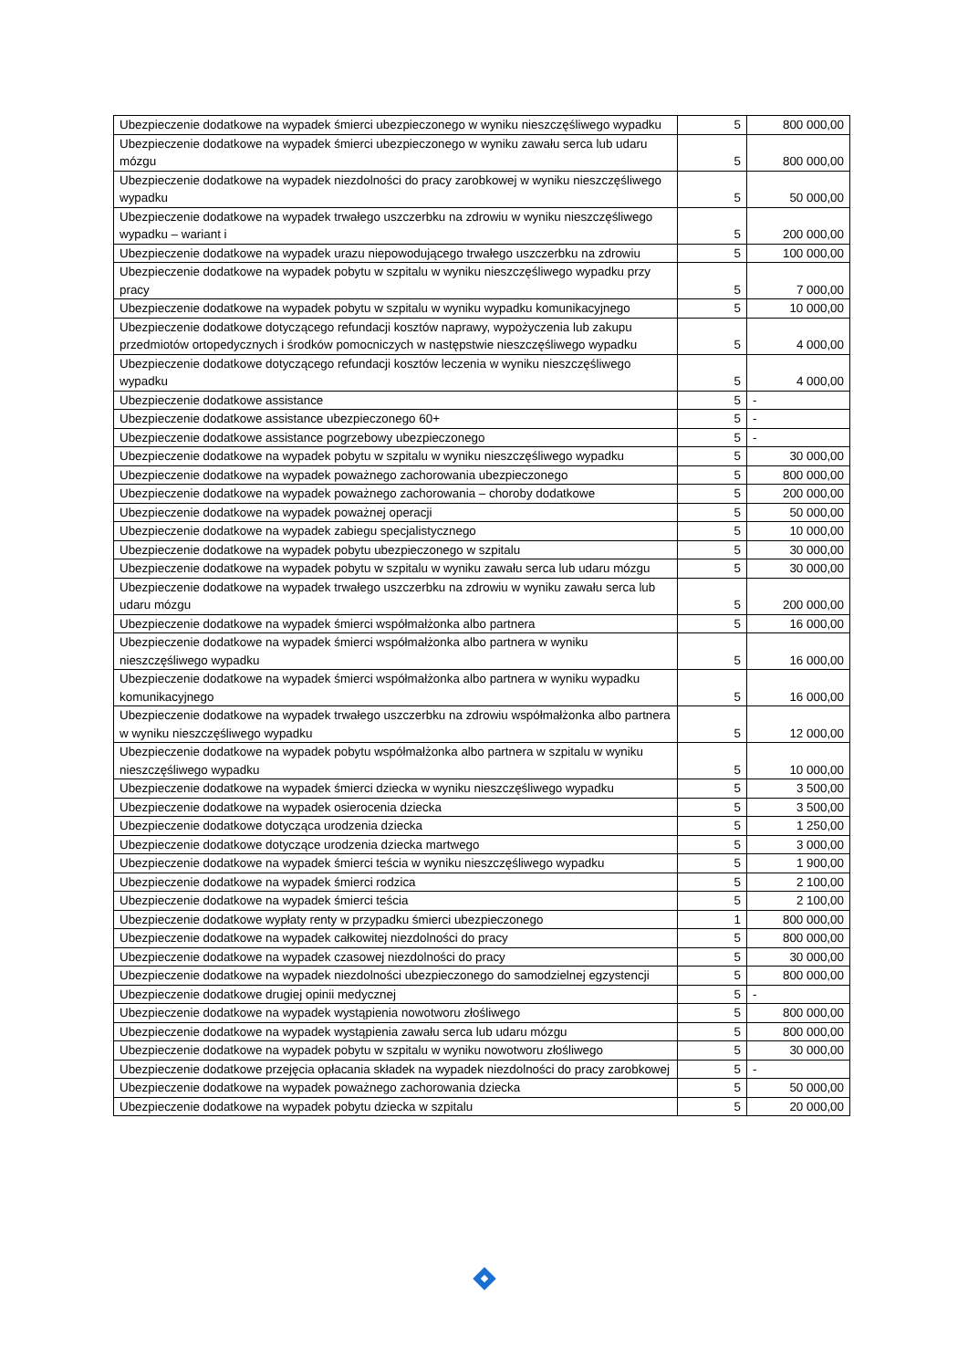| Ubezpieczenie dodatkowe na wypadek śmierci ubezpieczonego w wyniku nieszczęśliwego wypadku | 5 | 800 000,00 |
| Ubezpieczenie dodatkowe na wypadek śmierci ubezpieczonego w wyniku zawału serca lub udaru mózgu | 5 | 800 000,00 |
| Ubezpieczenie dodatkowe na wypadek niezdolności do pracy zarobkowej w wyniku nieszczęśliwego wypadku | 5 | 50 000,00 |
| Ubezpieczenie dodatkowe na wypadek trwałego uszczerbku na zdrowiu w wyniku nieszczęśliwego wypadku – wariant i | 5 | 200 000,00 |
| Ubezpieczenie dodatkowe na wypadek urazu niepowodującego trwałego uszczerbku na zdrowiu | 5 | 100 000,00 |
| Ubezpieczenie dodatkowe na wypadek pobytu w szpitalu w wyniku nieszczęśliwego wypadku przy pracy | 5 | 7 000,00 |
| Ubezpieczenie dodatkowe na wypadek pobytu w szpitalu w wyniku wypadku komunikacyjnego | 5 | 10 000,00 |
| Ubezpieczenie dodatkowe dotyczącego refundacji kosztów naprawy, wypożyczenia lub zakupu przedmiotów ortopedycznych i środków pomocniczych w następstwie nieszczęśliwego wypadku | 5 | 4 000,00 |
| Ubezpieczenie dodatkowe dotyczącego refundacji kosztów leczenia w wyniku nieszczęśliwego wypadku | 5 | 4 000,00 |
| Ubezpieczenie dodatkowe assistance | 5 | - |
| Ubezpieczenie dodatkowe assistance ubezpieczonego 60+ | 5 | - |
| Ubezpieczenie dodatkowe assistance pogrzebowy ubezpieczonego | 5 | - |
| Ubezpieczenie dodatkowe na wypadek pobytu w szpitalu w wyniku nieszczęśliwego wypadku | 5 | 30 000,00 |
| Ubezpieczenie dodatkowe na wypadek poważnego zachorowania ubezpieczonego | 5 | 800 000,00 |
| Ubezpieczenie dodatkowe na wypadek poważnego zachorowania – choroby dodatkowe | 5 | 200 000,00 |
| Ubezpieczenie dodatkowe na wypadek poważnej operacji | 5 | 50 000,00 |
| Ubezpieczenie dodatkowe na wypadek zabiegu specjalistycznego | 5 | 10 000,00 |
| Ubezpieczenie dodatkowe na wypadek pobytu ubezpieczonego w szpitalu | 5 | 30 000,00 |
| Ubezpieczenie dodatkowe na wypadek pobytu w szpitalu w wyniku zawału serca lub udaru mózgu | 5 | 30 000,00 |
| Ubezpieczenie dodatkowe na wypadek trwałego uszczerbku na zdrowiu w wyniku zawału serca lub udaru mózgu | 5 | 200 000,00 |
| Ubezpieczenie dodatkowe na wypadek śmierci współmałżonka albo partnera | 5 | 16 000,00 |
| Ubezpieczenie dodatkowe na wypadek śmierci współmałżonka albo partnera w wyniku nieszczęśliwego wypadku | 5 | 16 000,00 |
| Ubezpieczenie dodatkowe na wypadek śmierci współmałżonka albo partnera w wyniku wypadku komunikacyjnego | 5 | 16 000,00 |
| Ubezpieczenie dodatkowe na wypadek trwałego uszczerbku na zdrowiu współmałżonka albo partnera w wyniku nieszczęśliwego wypadku | 5 | 12 000,00 |
| Ubezpieczenie dodatkowe na wypadek pobytu współmałżonka albo partnera w szpitalu w wyniku nieszczęśliwego wypadku | 5 | 10 000,00 |
| Ubezpieczenie dodatkowe na wypadek śmierci dziecka w wyniku nieszczęśliwego wypadku | 5 | 3 500,00 |
| Ubezpieczenie dodatkowe na wypadek osierocenia dziecka | 5 | 3 500,00 |
| Ubezpieczenie dodatkowe dotycząca urodzenia dziecka | 5 | 1 250,00 |
| Ubezpieczenie dodatkowe dotyczące urodzenia dziecka martwego | 5 | 3 000,00 |
| Ubezpieczenie dodatkowe na wypadek śmierci teścia w wyniku nieszczęśliwego wypadku | 5 | 1 900,00 |
| Ubezpieczenie dodatkowe na wypadek śmierci rodzica | 5 | 2 100,00 |
| Ubezpieczenie dodatkowe na wypadek śmierci teścia | 5 | 2 100,00 |
| Ubezpieczenie dodatkowe wypłaty renty w przypadku śmierci ubezpieczonego | 1 | 800 000,00 |
| Ubezpieczenie dodatkowe na wypadek całkowitej niezdolności do pracy | 5 | 800 000,00 |
| Ubezpieczenie dodatkowe na wypadek czasowej niezdolności do pracy | 5 | 30 000,00 |
| Ubezpieczenie dodatkowe na wypadek niezdolności ubezpieczonego do samodzielnej egzystencji | 5 | 800 000,00 |
| Ubezpieczenie dodatkowe drugiej opinii medycznej | 5 | - |
| Ubezpieczenie dodatkowe na wypadek wystąpienia nowotworu złośliwego | 5 | 800 000,00 |
| Ubezpieczenie dodatkowe na wypadek wystąpienia zawału serca lub udaru mózgu | 5 | 800 000,00 |
| Ubezpieczenie dodatkowe na wypadek pobytu w szpitalu w wyniku nowotworu złośliwego | 5 | 30 000,00 |
| Ubezpieczenie dodatkowe przejęcia opłacania składek na wypadek niezdolności do pracy zarobkowej | 5 | - |
| Ubezpieczenie dodatkowe na wypadek poważnego zachorowania dziecka | 5 | 50 000,00 |
| Ubezpieczenie dodatkowe na wypadek pobytu dziecka w szpitalu | 5 | 20 000,00 |